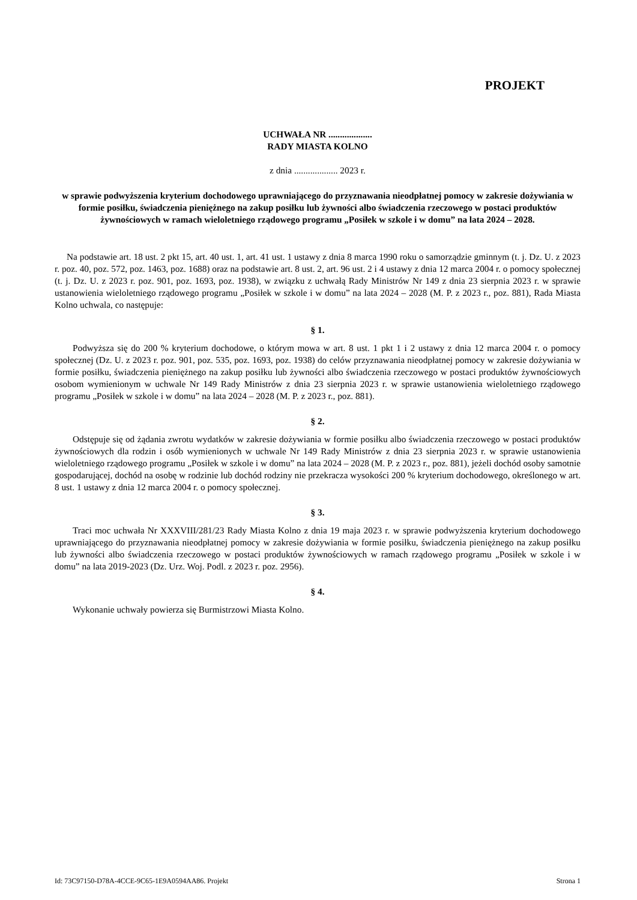PROJEKT
UCHWAŁA NR ...................
RADY MIASTA KOLNO
z dnia ................... 2023 r.
w sprawie podwyższenia kryterium dochodowego uprawniającego do przyznawania nieodpłatnej pomocy w zakresie dożywiania w formie posiłku, świadczenia pieniężnego na zakup posiłku lub żywności albo świadczenia rzeczowego w postaci produktów żywnościowych w ramach wieloletniego rządowego programu „Posiłek w szkole i w domu” na lata 2024 – 2028.
Na podstawie art. 18 ust. 2 pkt 15, art. 40 ust. 1, art. 41 ust. 1 ustawy z dnia 8 marca 1990 roku o samorządzie gminnym (t. j. Dz. U. z 2023 r. poz. 40, poz. 572, poz. 1463, poz. 1688) oraz na podstawie art. 8 ust. 2, art. 96 ust. 2 i 4 ustawy z dnia 12 marca 2004 r. o pomocy społecznej (t. j. Dz. U. z 2023 r. poz. 901, poz. 1693, poz. 1938), w związku z uchwałą Rady Ministrów Nr 149 z dnia 23 sierpnia 2023 r. w sprawie ustanowienia wieloletniego rządowego programu „Posiłek w szkole i w domu” na lata 2024 – 2028 (M. P. z 2023 r., poz. 881), Rada Miasta Kolno uchwala, co następuje:
§ 1.
Podwyższa się do 200 % kryterium dochodowe, o którym mowa w art. 8 ust. 1 pkt 1 i 2 ustawy z dnia 12 marca 2004 r. o pomocy społecznej (Dz. U. z 2023 r. poz. 901, poz. 535, poz. 1693, poz. 1938) do celów przyznawania nieodpłatnej pomocy w zakresie dożywiania w formie posiłku, świadczenia pieniężnego na zakup posiłku lub żywności albo świadczenia rzeczowego w postaci produktów żywnościowych osobom wymienionym w uchwale Nr 149 Rady Ministrów z dnia 23 sierpnia 2023 r. w sprawie ustanowienia wieloletniego rządowego programu „Posiłek w szkole i w domu” na lata 2024 – 2028 (M. P. z 2023 r., poz. 881).
§ 2.
Odstępuje się od żądania zwrotu wydatków w zakresie dożywiania w formie posiłku albo świadczenia rzeczowego w postaci produktów żywnościowych dla rodzin i osób wymienionych w uchwale Nr 149 Rady Ministrów z dnia 23 sierpnia 2023 r. w sprawie ustanowienia wieloletniego rządowego programu „Posiłek w szkole i w domu” na lata 2024 – 2028 (M. P. z 2023 r., poz. 881), jeżeli dochód osoby samotnie gospodarującej, dochód na osobę w rodzinie lub dochód rodziny nie przekracza wysokości 200 % kryterium dochodowego, określonego w art. 8 ust. 1 ustawy z dnia 12 marca 2004 r. o pomocy społecznej.
§ 3.
Traci moc uchwała Nr XXXVIII/281/23 Rady Miasta Kolno z dnia 19 maja 2023 r. w sprawie podwyższenia kryterium dochodowego uprawniającego do przyznawania nieodpłatnej pomocy w zakresie dożywiania w formie posiłku, świadczenia pieniężnego na zakup posiłku lub żywności albo świadczenia rzeczowego w postaci produktów żywnościowych w ramach rządowego programu „Posiłek w szkole i w domu” na lata 2019-2023 (Dz. Urz. Woj. Podl. z 2023 r. poz. 2956).
§ 4.
Wykonanie uchwały powierza się Burmistrzowi Miasta Kolno.
Id: 73C97150-D78A-4CCE-9C65-1E9A0594AA86. Projekt Strona 1